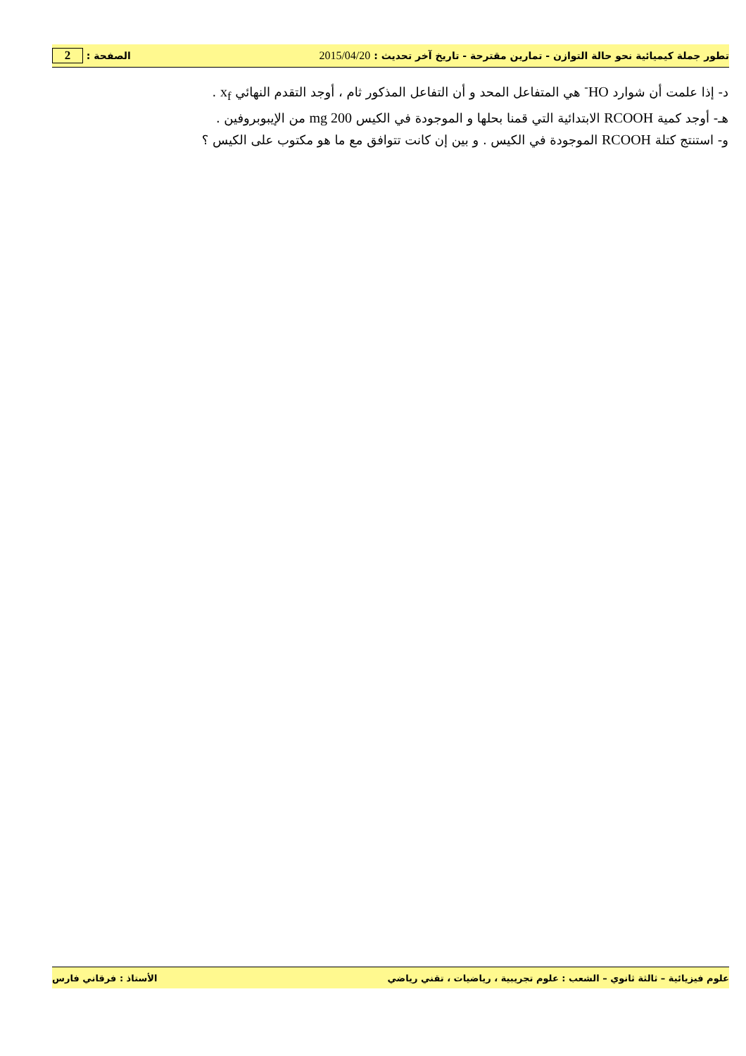تطور جملة كيميائية نحو حالة التوازن - تمارين مقترحة - تاريخ آخر تحديث : 2015/04/20 الصفحة : 2
د- إذا علمت أن شوارد HO<sup>-</sup> هي المتفاعل المحد و أن التفاعل المذكور ثام ، أوجد التقدم النهائي x<sub>f</sub> .
هـ- أوجد كمية RCOOH الابتدائية التي قمنا بحلها و الموجودة في الكيس 200 mg من الإيبوبروفين .
و- استنتج كتلة RCOOH الموجودة في الكيس . و بين إن كانت تتوافق مع ما هو مكتوب على الكيس ؟
علوم فيزيائية – ثالثة ثانوي – الشعب : علوم تجريبية ، رياضيات ، تقني رياضي الأستاذ : فرقاني فارس